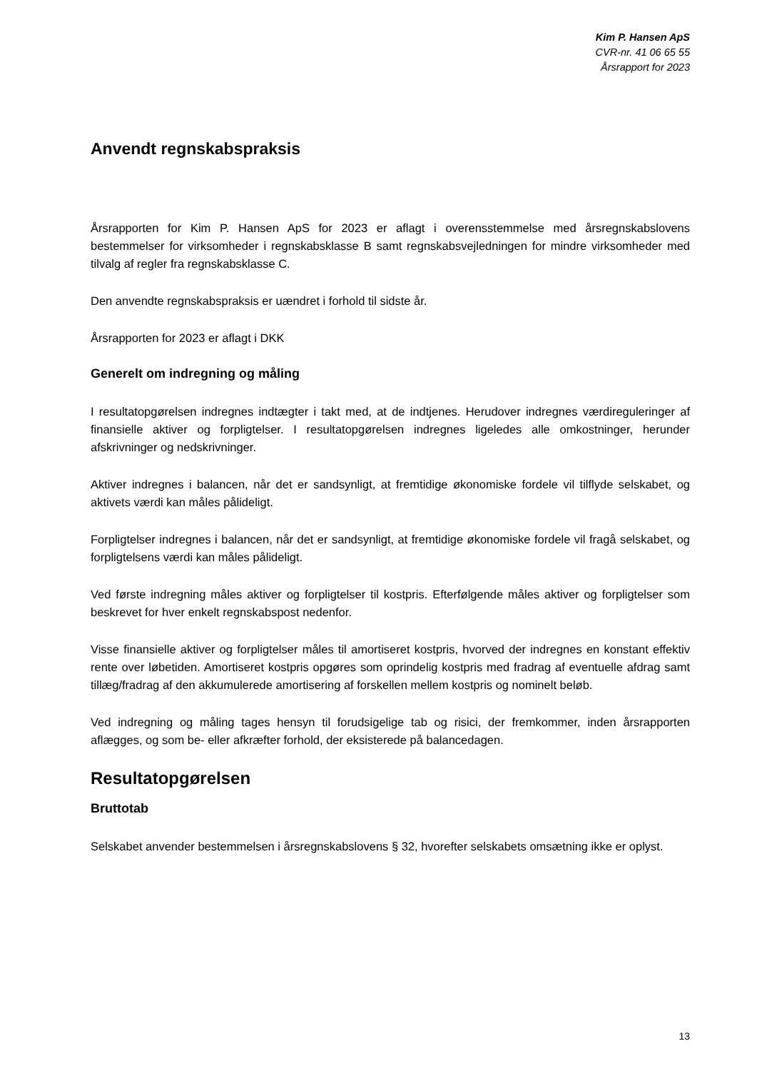Kim P. Hansen ApS
CVR-nr. 41 06 65 55
Årsrapport for 2023
Anvendt regnskabspraksis
Årsrapporten for Kim P. Hansen ApS for 2023 er aflagt i overensstemmelse med årsregnskabslovens bestemmelser for virksomheder i regnskabsklasse B samt regnskabsvejledningen for mindre virksomheder med tilvalg af regler fra regnskabsklasse C.
Den anvendte regnskabspraksis er uændret i forhold til sidste år.
Årsrapporten for 2023 er aflagt i DKK
Generelt om indregning og måling
I resultatopgørelsen indregnes indtægter i takt med, at de indtjenes. Herudover indregnes værdireguleringer af finansielle aktiver og forpligtelser. I resultatopgørelsen indregnes ligeledes alle omkostninger, herunder afskrivninger og nedskrivninger.
Aktiver indregnes i balancen, når det er sandsynligt, at fremtidige økonomiske fordele vil tilflyde selskabet, og aktivets værdi kan måles pålideligt.
Forpligtelser indregnes i balancen, når det er sandsynligt, at fremtidige økonomiske fordele vil fragå selskabet, og forpligtelsens værdi kan måles pålideligt.
Ved første indregning måles aktiver og forpligtelser til kostpris. Efterfølgende måles aktiver og forpligtelser som beskrevet for hver enkelt regnskabspost nedenfor.
Visse finansielle aktiver og forpligtelser måles til amortiseret kostpris, hvorved der indregnes en konstant effektiv rente over løbetiden. Amortiseret kostpris opgøres som oprindelig kostpris med fradrag af eventuelle afdrag samt tillæg/fradrag af den akkumulerede amortisering af forskellen mellem kostpris og nominelt beløb.
Ved indregning og måling tages hensyn til forudsigelige tab og risici, der fremkommer, inden årsrapporten aflægges, og som be- eller afkræfter forhold, der eksisterede på balancedagen.
Resultatopgørelsen
Bruttotab
Selskabet anvender bestemmelsen i årsregnskabslovens § 32, hvorefter selskabets omsætning ikke er oplyst.
13